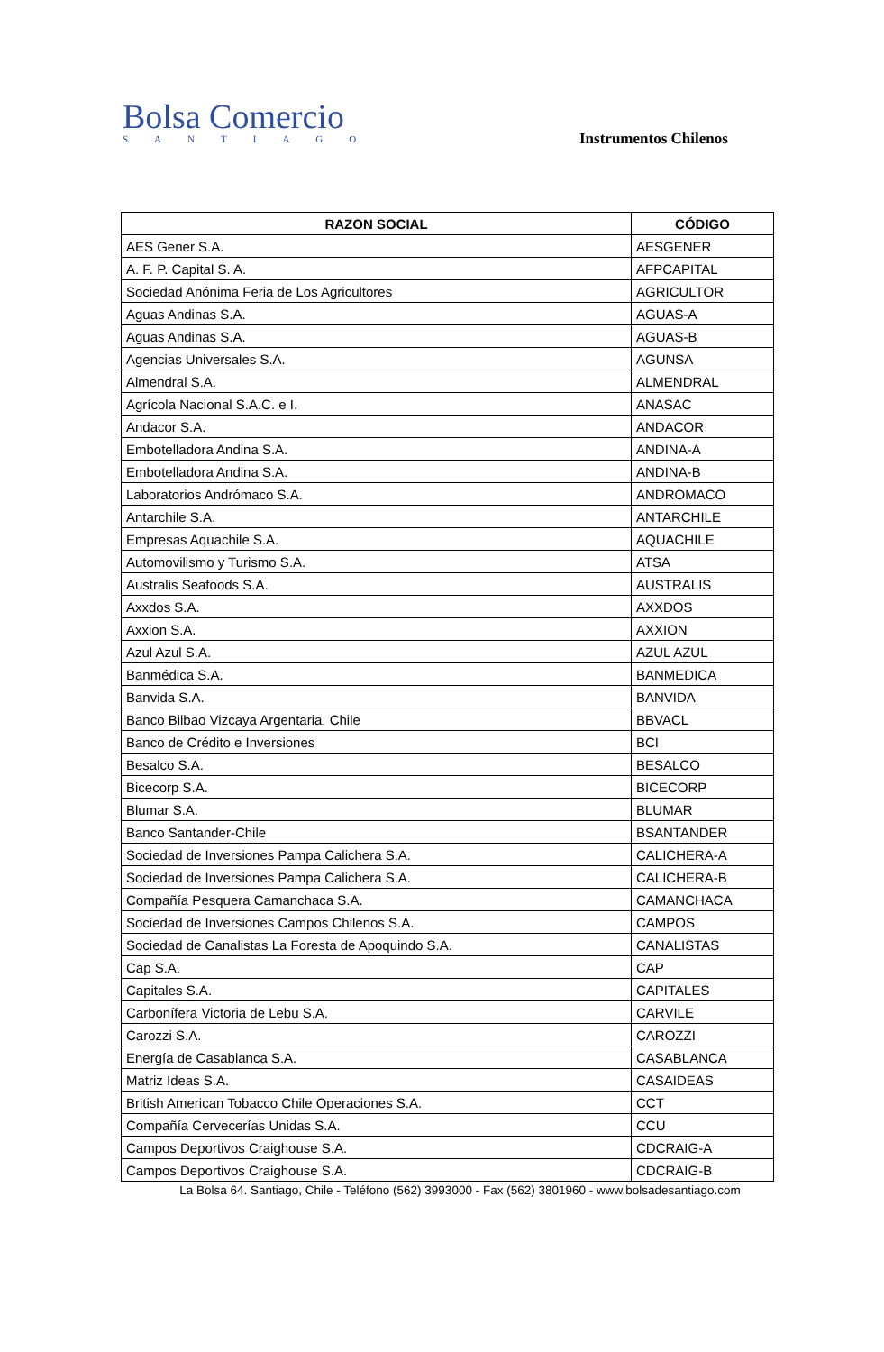Bolsa Comercio
SANTIAGO
Instrumentos Chilenos
| RAZON SOCIAL | CÓDIGO |
| --- | --- |
| AES Gener S.A. | AESGENER |
| A. F. P. Capital S. A. | AFPCAPITAL |
| Sociedad Anónima Feria de Los Agricultores | AGRICULTOR |
| Aguas Andinas S.A. | AGUAS-A |
| Aguas Andinas S.A. | AGUAS-B |
| Agencias Universales S.A. | AGUNSA |
| Almendral S.A. | ALMENDRAL |
| Agrícola Nacional S.A.C. e I. | ANASAC |
| Andacor S.A. | ANDACOR |
| Embotelladora Andina S.A. | ANDINA-A |
| Embotelladora Andina S.A. | ANDINA-B |
| Laboratorios Andrómaco S.A. | ANDROMACO |
| Antarchile S.A. | ANTARCHILE |
| Empresas Aquachile S.A. | AQUACHILE |
| Automovilismo y Turismo S.A. | ATSA |
| Australis Seafoods S.A. | AUSTRALIS |
| Axxdos S.A. | AXXDOS |
| Axxion S.A. | AXXION |
| Azul Azul S.A. | AZUL AZUL |
| Banmédica S.A. | BANMEDICA |
| Banvida S.A. | BANVIDA |
| Banco Bilbao Vizcaya Argentaria, Chile | BBVACL |
| Banco de Crédito e Inversiones | BCI |
| Besalco S.A. | BESALCO |
| Bicecorp S.A. | BICECORP |
| Blumar S.A. | BLUMAR |
| Banco Santander-Chile | BSANTANDER |
| Sociedad de Inversiones Pampa Calichera S.A. | CALICHERA-A |
| Sociedad de Inversiones Pampa Calichera S.A. | CALICHERA-B |
| Compañía Pesquera Camanchaca S.A. | CAMANCHACA |
| Sociedad de Inversiones Campos Chilenos S.A. | CAMPOS |
| Sociedad de Canalistas La Foresta de Apoquindo S.A. | CANALISTAS |
| Cap S.A. | CAP |
| Capitales S.A. | CAPITALES |
| Carbonífera Victoria de Lebu S.A. | CARVILE |
| Carozzi S.A. | CAROZZI |
| Energía de Casablanca S.A. | CASABLANCA |
| Matriz Ideas S.A. | CASAIDEAS |
| British American Tobacco Chile Operaciones S.A. | CCT |
| Compañía Cervecerías Unidas S.A. | CCU |
| Campos Deportivos Craighouse S.A. | CDCRAIG-A |
| Campos Deportivos Craighouse S.A. | CDCRAIG-B |
La Bolsa 64. Santiago, Chile - Teléfono (562) 3993000 - Fax (562) 3801960 - www.bolsadesantiago.com